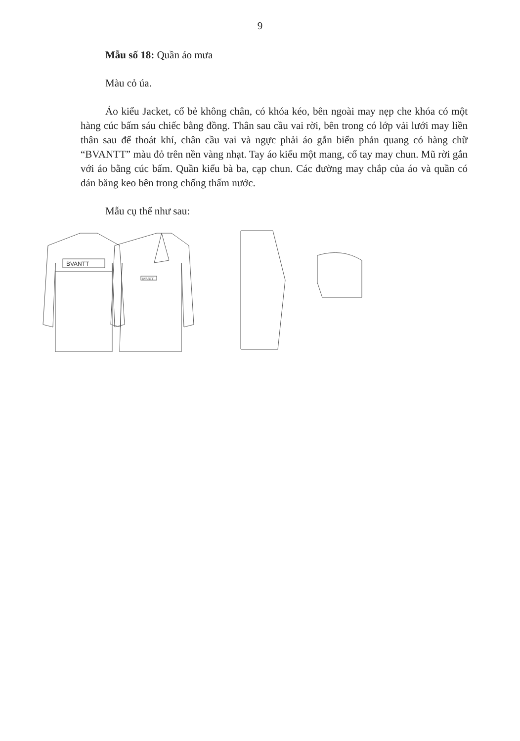9
Mẫu số 18: Quần áo mưa
Màu cỏ úa.
Áo kiểu Jacket, cổ bẻ không chân, có khóa kéo, bên ngoài may nẹp che khóa có một hàng cúc bấm sáu chiếc bằng đồng. Thân sau cầu vai rời, bên trong có lớp vải lưới may liền thân sau để thoát khí, chân cầu vai và ngực phải áo gắn biển phản quang có hàng chữ “BVANTT” màu đỏ trên nền vàng nhạt. Tay áo kiểu một mang, cổ tay may chun. Mũ rời gắn với áo bằng cúc bấm. Quần kiểu bà ba, cạp chun. Các đường may chắp của áo và quần có dán băng keo bên trong chống thấm nước.
Mẫu cụ thể như sau:
BVANTT
BVANTT